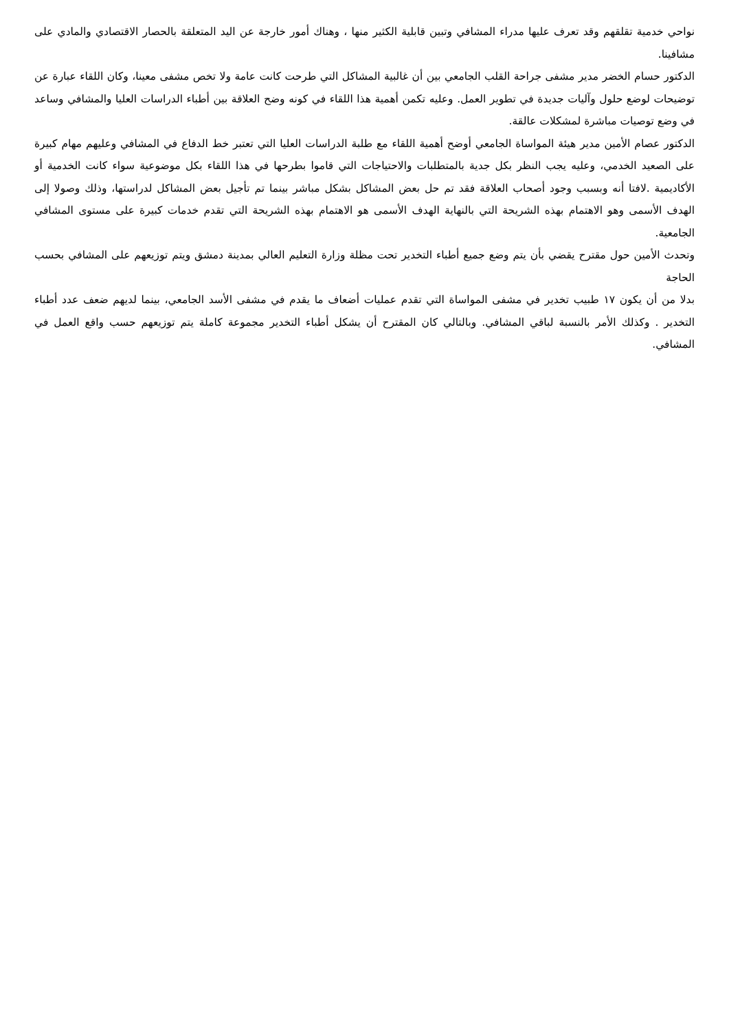نواحي خدمية تقلقهم وقد تعرف عليها مدراء المشافي وتبين قابلية الكثير منها ، وهناك أمور خارجة عن اليد المتعلقة بالحصار الاقتصادي والمادي على مشافينا.
الدكتور حسام الخضر مدير مشفى جراحة القلب الجامعي بين أن غالبية المشاكل التي طرحت كانت عامة ولا تخص مشفى معينا، وكان اللقاء عبارة عن توضيحات لوضع حلول وآليات جديدة في تطوير العمل. وعليه تكمن أهمية هذا اللقاء في كونه وضح العلاقة بين أطباء الدراسات العليا والمشافي وساعد في وضع توصيات مباشرة لمشكلات عالقة.
الدكتور عصام الأمين مدير هيئة المواساة الجامعي أوضح أهمية اللقاء مع طلبة الدراسات العليا التي تعتبر خط الدفاع في المشافي وعليهم مهام كبيرة على الصعيد الخدمي، وعليه يجب النظر بكل جدية بالمتطلبات والاحتياجات التي قاموا بطرحها في هذا اللقاء بكل موضوعية سواء كانت الخدمية أو الأكاديمية .لافتا أنه وبسبب وجود أصحاب العلاقة فقد تم حل بعض المشاكل بشكل مباشر بينما تم تأجيل بعض المشاكل لدراستها، وذلك وصولا إلى الهدف الأسمى وهو الاهتمام بهذه الشريحة التي بالنهاية الهدف الأسمى هو الاهتمام بهذه الشريحة التي تقدم خدمات كبيرة على مستوى المشافي الجامعية.
وتحدث الأمين حول مقترح يقضي بأن يتم وضع جميع أطباء التخدير تحت مظلة وزارة التعليم العالي بمدينة دمشق ويتم توزيعهم على المشافي بحسب الحاجة
بدلا من أن يكون ١٧ طبيب تخدير في مشفى المواساة التي تقدم عمليات أضعاف ما يقدم في مشفى الأسد الجامعي، بينما لديهم ضعف عدد أطباء التخدير . وكذلك الأمر بالنسبة لباقي المشافي. وبالتالي كان المقترح أن يشكل أطباء التخدير مجموعة كاملة يتم توزيعهم حسب واقع العمل في المشافي.